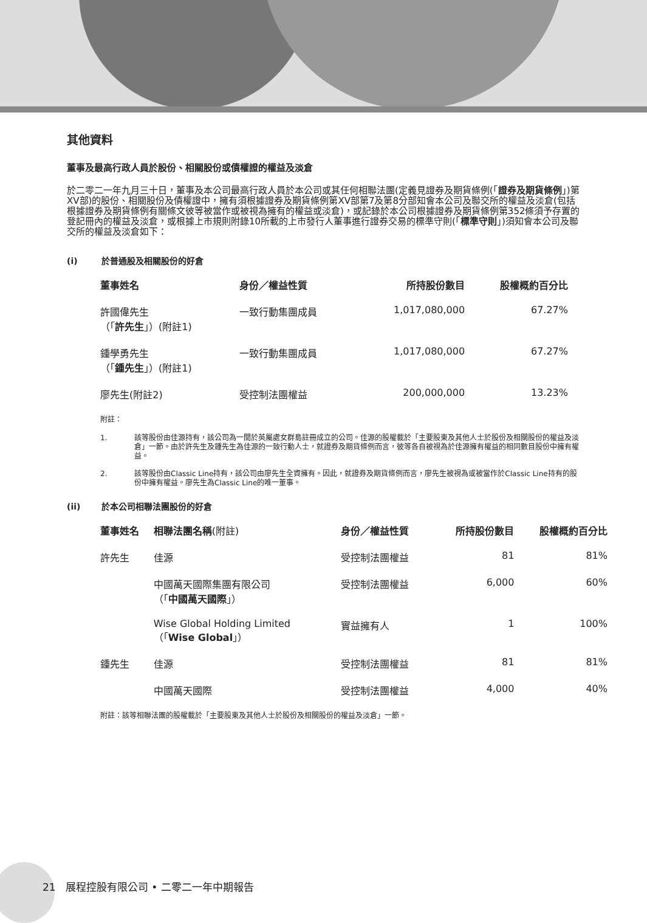其他資料
董事及最高行政人員於股份、相關股份或債權證的權益及淡倉
於二零二一年九月三十日，董事及本公司最高行政人員於本公司或其任何相聯法團(定義見證券及期貨條例(「證券及期貨條例」)第XV部)的股份、相關股份及債權證中，擁有須根據證券及期貨條例第XV部第7及第8分部知會本公司及聯交所的權益及淡倉(包括根據證券及期貨條例有關條文彼等被當作或被視為擁有的權益或淡倉)，或記錄於本公司根據證券及期貨條例第352條須予存置的登記冊內的權益及淡倉，或根據上市規則附錄10所載的上市發行人董事進行證券交易的標準守則(「標準守則」)須知會本公司及聯交所的權益及淡倉如下：
(i) 於普通股及相關股份的好倉
| 董事姓名 | 身份／權益性質 | 所持股份數目 | 股權概約百分比 |
| --- | --- | --- | --- |
| 許國偉先生 （「 許先生 」）(附註1) | 一致行動集團成員 | 1,017,080,000 | 67.27% |
| 鍾學勇先生 （「 鍾先生 」）(附註1) | 一致行動集團成員 | 1,017,080,000 | 67.27% |
| 廖先生(附註2) | 受控制法團權益 | 200,000,000 | 13.23% |
附註：
1. 該等股份由佳源持有，該公司為一間於英屬處女群島註冊成立的公司。佳源的股權載於「主要股東及其他人士於股份及相關股份的權益及淡倉」一節。由於許先生及鍾先生為佳源的一致行動人士，就證券及期貨條例而言，彼等各自被視為於佳源擁有權益的相同數目股份中擁有權益。
2. 該等股份由Classic Line持有，該公司由廖先生全資擁有。因此，就證券及期貨條例而言，廖先生被視為或被當作於Classic Line持有的股份中擁有權益。廖先生為Classic Line的唯一董事。
(ii) 於本公司相聯法團股份的好倉
| 董事姓名 | 相聯法團名稱 (附註) | 身份／權益性質 | 所持股份數目 | 股權概約百分比 |
| --- | --- | --- | --- | --- |
| 許先生 | 佳源 | 受控制法團權益 | 81 | 81% |
| | 中國萬天國際集團有限公司 （「 中國萬天國際 」） | 受控制法團權益 | 6,000 | 60% |
| | Wise Global Holding Limited （「 Wise Global 」） | 實益擁有人 | 1 | 100% |
| 鍾先生 | 佳源 | 受控制法團權益 | 81 | 81% |
| | 中國萬天國際 | 受控制法團權益 | 4,000 | 40% |
附註：該等相聯法團的股權載於「主要股東及其他人士於股份及相關股份的權益及淡倉」一節。
21 展程控股有限公司 • 二零二一年中期報告